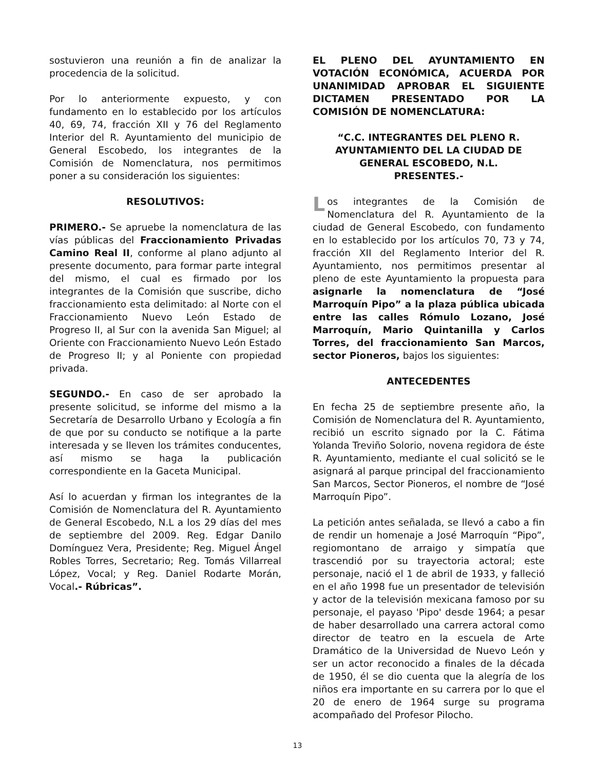sostuvieron una reunión a fin de analizar la procedencia de la solicitud.
Por lo anteriormente expuesto, y con fundamento en lo establecido por los artículos 40, 69, 74, fracción XII y 76 del Reglamento Interior del R. Ayuntamiento del municipio de General Escobedo, los integrantes de la Comisión de Nomenclatura, nos permitimos poner a su consideración los siguientes:
RESOLUTIVOS:
PRIMERO.- Se apruebe la nomenclatura de las vías públicas del Fraccionamiento Privadas Camino Real II, conforme al plano adjunto al presente documento, para formar parte integral del mismo, el cual es firmado por los integrantes de la Comisión que suscribe, dicho fraccionamiento esta delimitado: al Norte con el Fraccionamiento Nuevo León Estado de Progreso II, al Sur con la avenida San Miguel; al Oriente con Fraccionamiento Nuevo León Estado de Progreso II; y al Poniente con propiedad privada.
SEGUNDO.- En caso de ser aprobado la presente solicitud, se informe del mismo a la Secretaría de Desarrollo Urbano y Ecología a fin de que por su conducto se notifique a la parte interesada y se lleven los trámites conducentes, así mismo se haga la publicación correspondiente en la Gaceta Municipal.
Así lo acuerdan y firman los integrantes de la Comisión de Nomenclatura del R. Ayuntamiento de General Escobedo, N.L a los 29 días del mes de septiembre del 2009. Reg. Edgar Danilo Domínguez Vera, Presidente; Reg. Miguel Ángel Robles Torres, Secretario; Reg. Tomás Villarreal López, Vocal; y Reg. Daniel Rodarte Morán, Vocal.- Rúbricas”.
EL PLENO DEL AYUNTAMIENTO EN VOTACIÓN ECONÓMICA, ACUERDA POR UNANIMIDAD APROBAR EL SIGUIENTE DICTAMEN PRESENTADO POR LA COMISIÓN DE NOMENCLATURA:
“C.C. INTEGRANTES DEL PLENO R.
AYUNTAMIENTO DEL LA CIUDAD DE
GENERAL ESCOBEDO, N.L.
PRESENTES.-
Los integrantes de la Comisión de Nomenclatura del R. Ayuntamiento de la ciudad de General Escobedo, con fundamento en lo establecido por los artículos 70, 73 y 74, fracción XII del Reglamento Interior del R. Ayuntamiento, nos permitimos presentar al pleno de este Ayuntamiento la propuesta para asignarle la nomenclatura de “José Marroquín Pipo” a la plaza pública ubicada entre las calles Rómulo Lozano, José Marroquín, Mario Quintanilla y Carlos Torres, del fraccionamiento San Marcos, sector Pioneros, bajos los siguientes:
ANTECEDENTES
En fecha 25 de septiembre presente año, la Comisión de Nomenclatura del R. Ayuntamiento, recibió un escrito signado por la C. Fátima Yolanda Treviño Solorio, novena regidora de éste R. Ayuntamiento, mediante el cual solicitó se le asignará al parque principal del fraccionamiento San Marcos, Sector Pioneros, el nombre de “José Marroquín Pipo”.
La petición antes señalada, se llevó a cabo a fin de rendir un homenaje a José Marroquín “Pipo”, regiomontano de arraigo y simpatía que trascendió por su trayectoria actoral; este personaje, nació el 1 de abril de 1933, y falleció en el año 1998 fue un presentador de televisión y actor de la televisión mexicana famoso por su personaje, el payaso 'Pipo' desde 1964; a pesar de haber desarrollado una carrera actoral como director de teatro en la escuela de Arte Dramático de la Universidad de Nuevo León y ser un actor reconocido a finales de la década de 1950, él se dio cuenta que la alegría de los niños era importante en su carrera por lo que el 20 de enero de 1964 surge su programa acompañado del Profesor Pilocho.
13